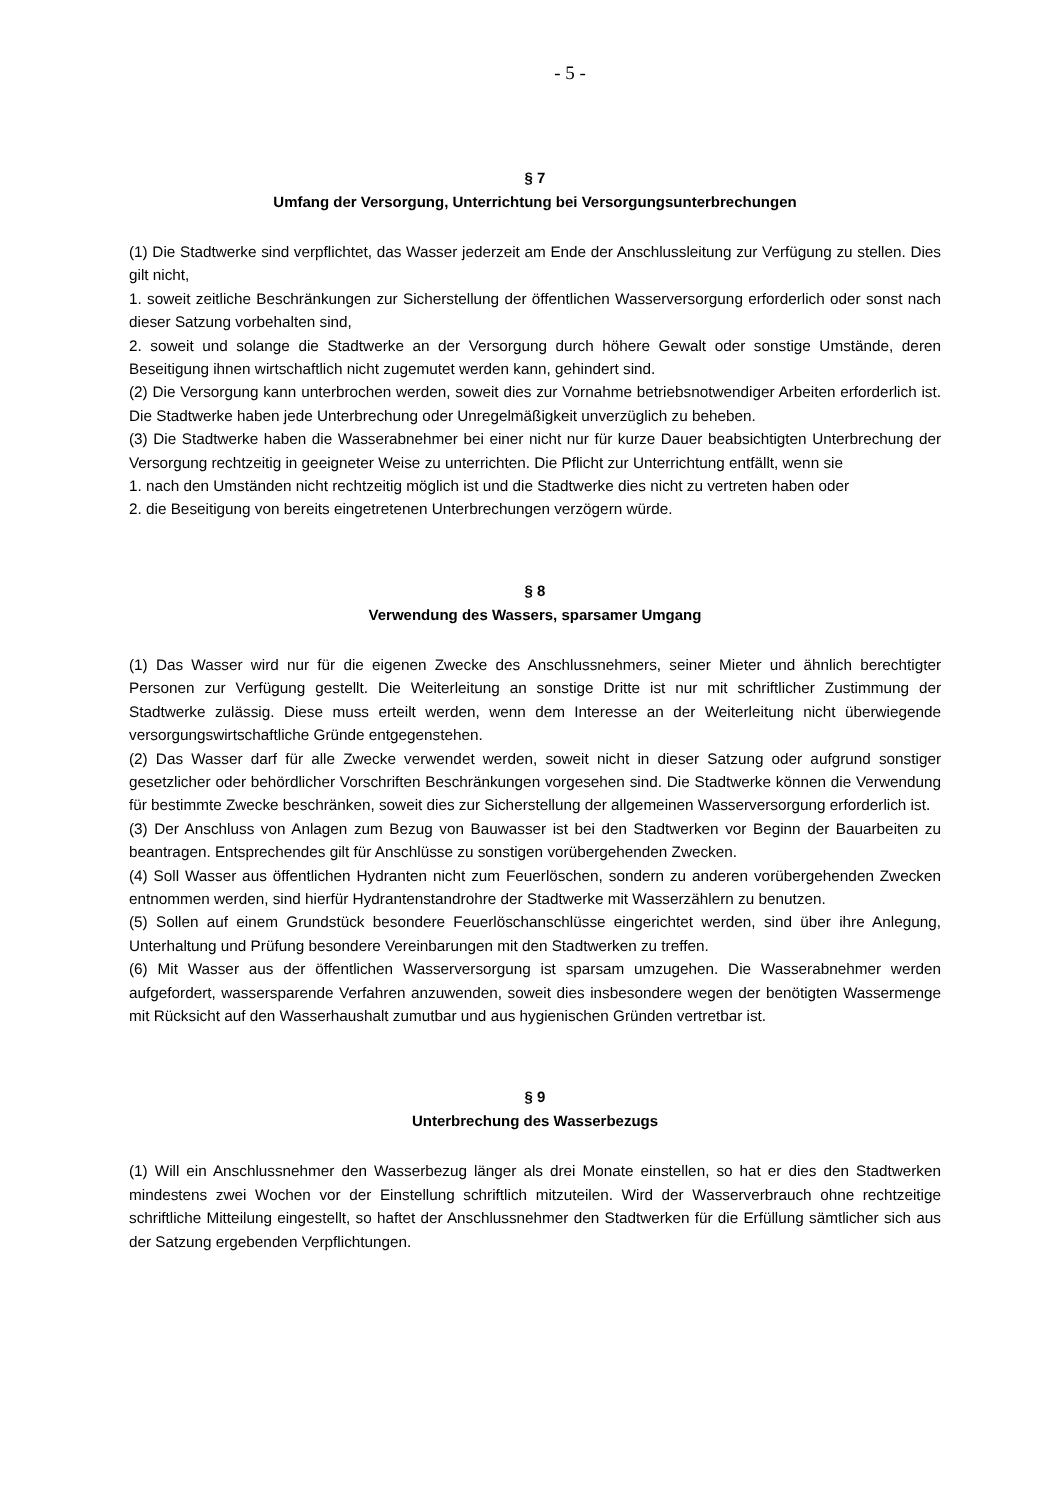- 5 -
§ 7
Umfang der Versorgung, Unterrichtung bei Versorgungsunterbrechungen
(1) Die Stadtwerke sind verpflichtet, das Wasser jederzeit am Ende der Anschlussleitung zur Verfügung zu stellen. Dies gilt nicht,
1. soweit zeitliche Beschränkungen zur Sicherstellung der öffentlichen Wasserversorgung erforderlich oder sonst nach dieser Satzung vorbehalten sind,
2. soweit und solange die Stadtwerke an der Versorgung durch höhere Gewalt oder sonstige Umstände, deren Beseitigung ihnen wirtschaftlich nicht zugemutet werden kann, gehindert sind.
(2) Die Versorgung kann unterbrochen werden, soweit dies zur Vornahme betriebsnotwendiger Arbeiten erforderlich ist. Die Stadtwerke haben jede Unterbrechung oder Unregelmäßigkeit unverzüglich zu beheben.
(3) Die Stadtwerke haben die Wasserabnehmer bei einer nicht nur für kurze Dauer beabsichtigten Unterbrechung der Versorgung rechtzeitig in geeigneter Weise zu unterrichten. Die Pflicht zur Unterrichtung entfällt, wenn sie
1. nach den Umständen nicht rechtzeitig möglich ist und die Stadtwerke dies nicht zu vertreten haben oder
2. die Beseitigung von bereits eingetretenen Unterbrechungen verzögern würde.
§ 8
Verwendung des Wassers, sparsamer Umgang
(1) Das Wasser wird nur für die eigenen Zwecke des Anschlussnehmers, seiner Mieter und ähnlich berechtigter Personen zur Verfügung gestellt. Die Weiterleitung an sonstige Dritte ist nur mit schriftlicher Zustimmung der Stadtwerke zulässig. Diese muss erteilt werden, wenn dem Interesse an der Weiterleitung nicht überwiegende versorgungswirtschaftliche Gründe entgegenstehen.
(2) Das Wasser darf für alle Zwecke verwendet werden, soweit nicht in dieser Satzung oder aufgrund sonstiger gesetzlicher oder behördlicher Vorschriften Beschränkungen vorgesehen sind. Die Stadtwerke können die Verwendung für bestimmte Zwecke beschränken, soweit dies zur Sicherstellung der allgemeinen Wasserversorgung erforderlich ist.
(3) Der Anschluss von Anlagen zum Bezug von Bauwasser ist bei den Stadtwerken vor Beginn der Bauarbeiten zu beantragen. Entsprechendes gilt für Anschlüsse zu sonstigen vorübergehenden Zwecken.
(4) Soll Wasser aus öffentlichen Hydranten nicht zum Feuerlöschen, sondern zu anderen vorübergehenden Zwecken entnommen werden, sind hierfür Hydrantenstandrohre der Stadtwerke mit Wasserzählern zu benutzen.
(5) Sollen auf einem Grundstück besondere Feuerlöschanschlüsse eingerichtet werden, sind über ihre Anlegung, Unterhaltung und Prüfung besondere Vereinbarungen mit den Stadtwerken zu treffen.
(6) Mit Wasser aus der öffentlichen Wasserversorgung ist sparsam umzugehen. Die Wasserabnehmer werden aufgefordert, wassersparende Verfahren anzuwenden, soweit dies insbesondere wegen der benötigten Wassermenge mit Rücksicht auf den Wasserhaushalt zumutbar und aus hygienischen Gründen vertretbar ist.
§ 9
Unterbrechung des Wasserbezugs
(1) Will ein Anschlussnehmer den Wasserbezug länger als drei Monate einstellen, so hat er dies den Stadtwerken mindestens zwei Wochen vor der Einstellung schriftlich mitzuteilen. Wird der Wasserverbrauch ohne rechtzeitige schriftliche Mitteilung eingestellt, so haftet der Anschlussnehmer den Stadtwerken für die Erfüllung sämtlicher sich aus der Satzung ergebenden Verpflichtungen.